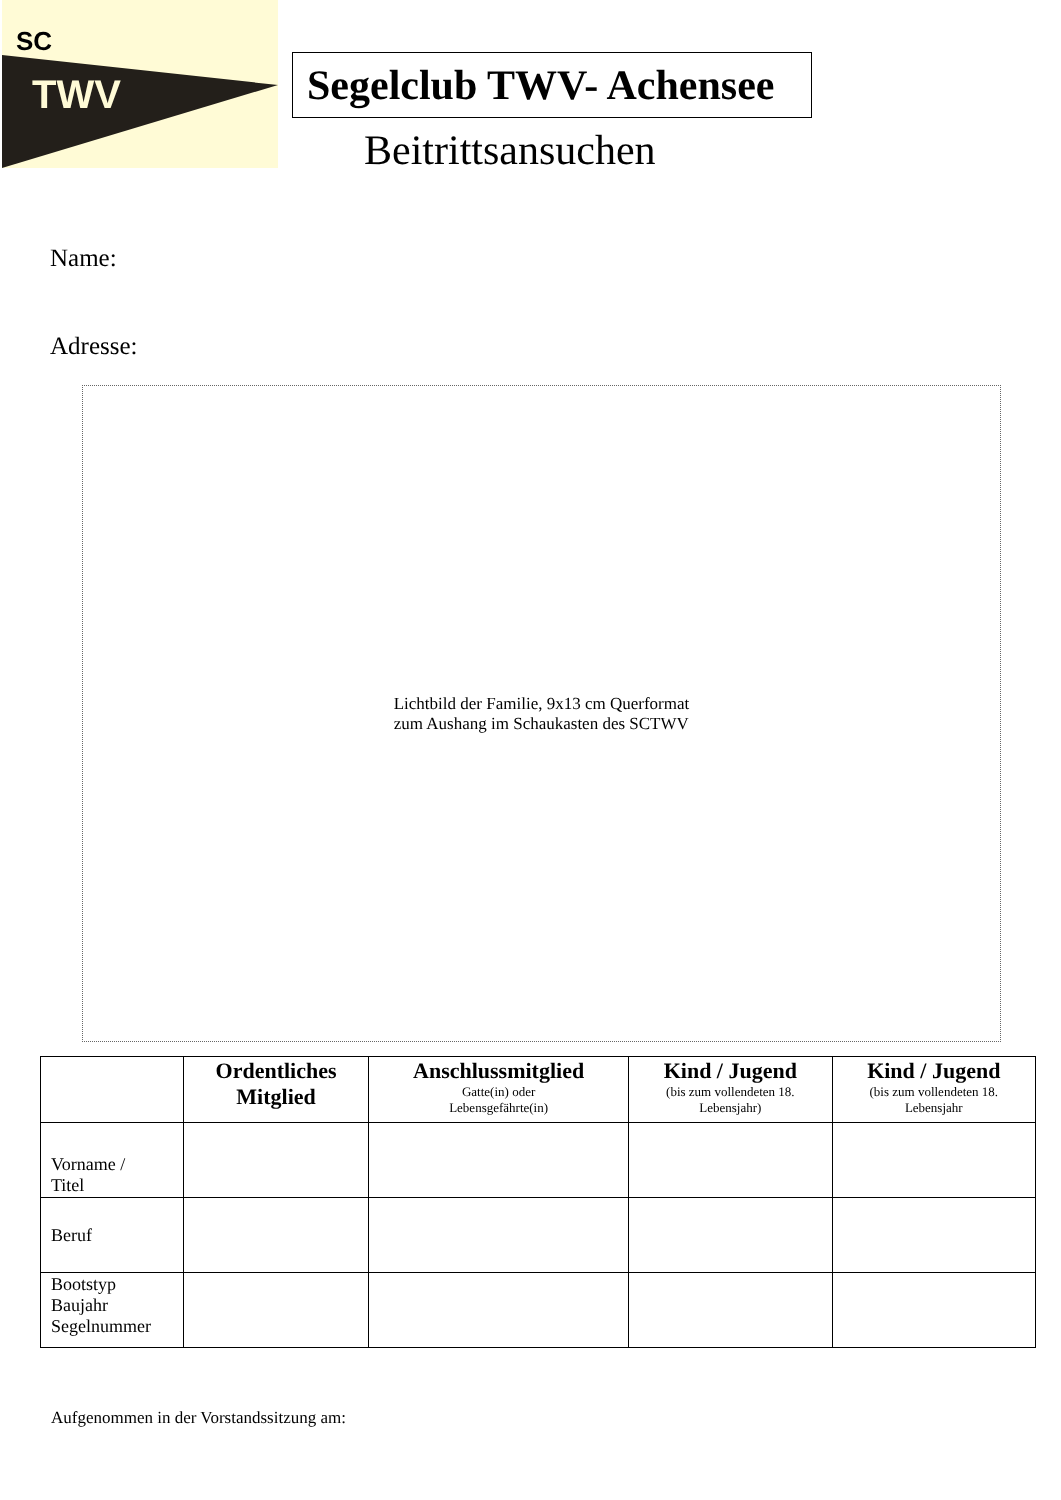SC
TWV
Segelclub TWV- Achensee
Beitrittsansuchen
Name:
Adresse:
Lichtbild der Familie, 9x13 cm Querformat
zum Aushang im Schaukasten des SCTWV
| | Ordentliches Mitglied | Anschlussmitglied Gatte(in) oder Lebensgefährte(in) | Kind / Jugend (bis zum vollendeten 18. Lebensjahr) | Kind / Jugend (bis zum vollendeten 18. Lebensjahr |
| --- | --- | --- | --- | --- |
| Vorname / Titel | | | | |
| Beruf | | | | |
| Bootstyp Baujahr Segelnummer | | | | |
Aufgenommen in der Vorstandssitzung am: